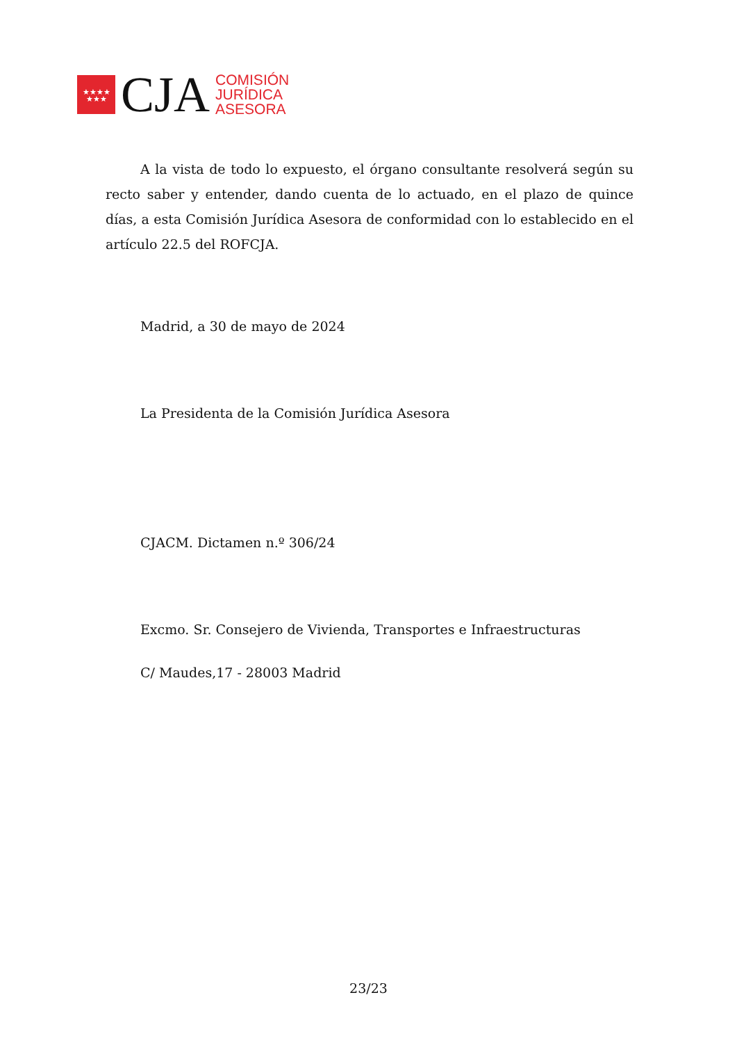★★★★
★★★
CJA
COMISIÓN
JURÍDICA
ASESORA
A la vista de todo lo expuesto, el órgano consultante resolverá según su recto saber y entender, dando cuenta de lo actuado, en el plazo de quince días, a esta Comisión Jurídica Asesora de conformidad con lo establecido en el artículo 22.5 del ROFCJA.
Madrid, a 30 de mayo de 2024
La Presidenta de la Comisión Jurídica Asesora
CJACM. Dictamen n.º 306/24
Excmo. Sr. Consejero de Vivienda, Transportes e Infraestructuras
C/ Maudes,17 - 28003 Madrid
23/23